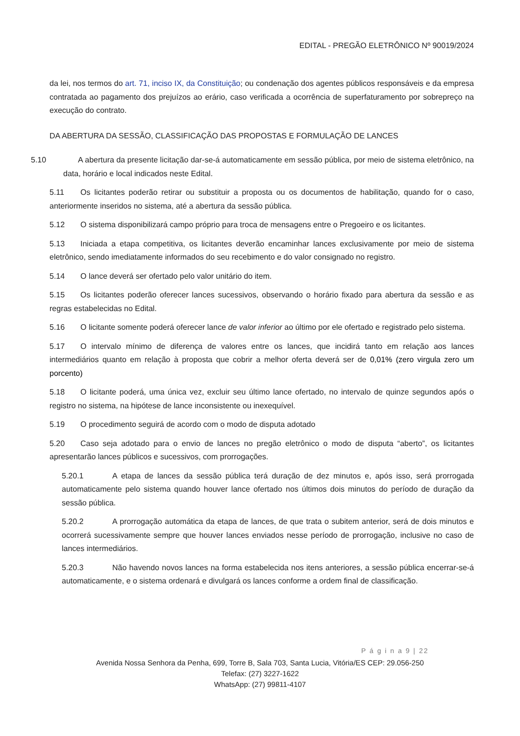EDITAL - PREGÃO ELETRÔNICO Nº 90019/2024
da lei, nos termos do art. 71, inciso IX, da Constituição; ou condenação dos agentes públicos responsáveis e da empresa contratada ao pagamento dos prejuízos ao erário, caso verificada a ocorrência de superfaturamento por sobrepreço na execução do contrato.
DA ABERTURA DA SESSÃO, CLASSIFICAÇÃO DAS PROPOSTAS E FORMULAÇÃO DE LANCES
5.10 A abertura da presente licitação dar-se-á automaticamente em sessão pública, por meio de sistema eletrônico, na data, horário e local indicados neste Edital.
5.11 Os licitantes poderão retirar ou substituir a proposta ou os documentos de habilitação, quando for o caso, anteriormente inseridos no sistema, até a abertura da sessão pública.
5.12 O sistema disponibilizará campo próprio para troca de mensagens entre o Pregoeiro e os licitantes.
5.13 Iniciada a etapa competitiva, os licitantes deverão encaminhar lances exclusivamente por meio de sistema eletrônico, sendo imediatamente informados do seu recebimento e do valor consignado no registro.
5.14 O lance deverá ser ofertado pelo valor unitário do item.
5.15 Os licitantes poderão oferecer lances sucessivos, observando o horário fixado para abertura da sessão e as regras estabelecidas no Edital.
5.16 O licitante somente poderá oferecer lance de valor inferior ao último por ele ofertado e registrado pelo sistema.
5.17 O intervalo mínimo de diferença de valores entre os lances, que incidirá tanto em relação aos lances intermediários quanto em relação à proposta que cobrir a melhor oferta deverá ser de 0,01% (zero virgula zero um porcento)
5.18 O licitante poderá, uma única vez, excluir seu último lance ofertado, no intervalo de quinze segundos após o registro no sistema, na hipótese de lance inconsistente ou inexequível.
5.19 O procedimento seguirá de acordo com o modo de disputa adotado
5.20 Caso seja adotado para o envio de lances no pregão eletrônico o modo de disputa “aberto”, os licitantes apresentarão lances públicos e sucessivos, com prorrogações.
5.20.1 A etapa de lances da sessão pública terá duração de dez minutos e, após isso, será prorrogada automaticamente pelo sistema quando houver lance ofertado nos últimos dois minutos do período de duração da sessão pública.
5.20.2 A prorrogação automática da etapa de lances, de que trata o subitem anterior, será de dois minutos e ocorrerá sucessivamente sempre que houver lances enviados nesse período de prorrogação, inclusive no caso de lances intermediários.
5.20.3 Não havendo novos lances na forma estabelecida nos itens anteriores, a sessão pública encerrar-se-á automaticamente, e o sistema ordenará e divulgará os lances conforme a ordem final de classificação.
P á g i n a 9 | 22
Avenida Nossa Senhora da Penha, 699, Torre B, Sala 703, Santa Lucia, Vitória/ES CEP: 29.056-250
Telefax: (27) 3227-1622
WhatsApp: (27) 99811-4107